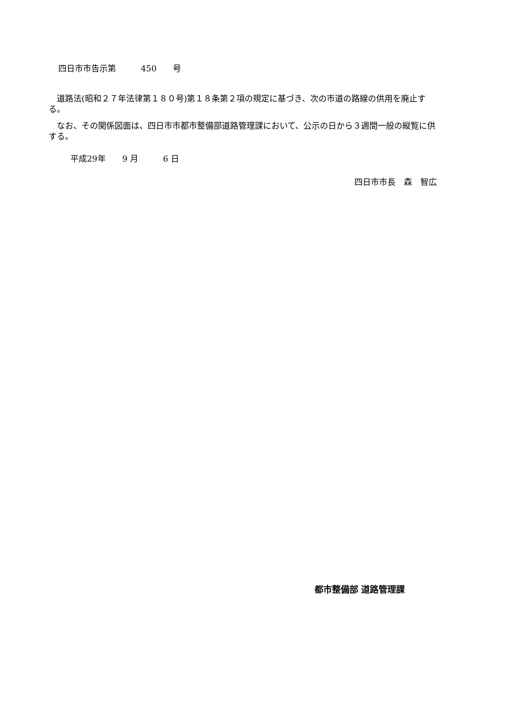四日市市告示第　　　450　　号
　道路法(昭和２７年法律第１８０号)第１８条第２項の規定に基づき、次の市道の路線の供用を廃止する。
　なお、その関係図面は、四日市市都市整備部道路管理課において、公示の日から３週間一般の縦覧に供する。
平成29年　　9 月　　　6 日
四日市市長　森　智広
都市整備部 道路管理課